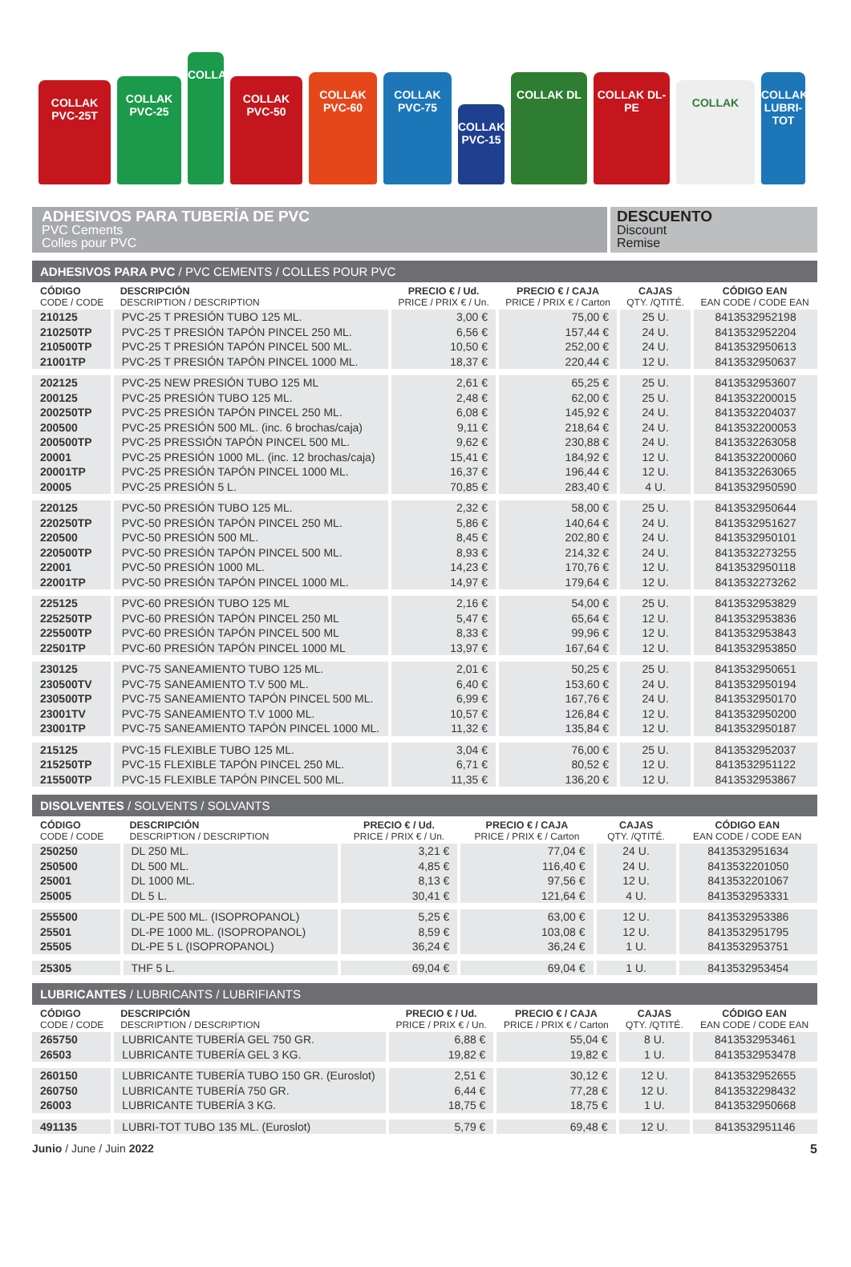COLLAK PVC-25T
COLLAK PVC-25
COLLAK
COLLAK PVC-50
COLLAK PVC-60
COLLAK PVC-75
COLLAK PVC-15
COLLAK DL
COLLAK DL-PE
COLLAK
COLLAK LUBRI-TOT
ADHESIVOS PARA TUBERÍA DE PVC
PVC Cements
Colles pour PVC
DESCUENTO
Discount
Remise
ADHESIVOS PARA PVC / PVC CEMENTS / COLLES POUR PVC
| CÓDIGO CODE / CODE | DESCRIPCIÓN DESCRIPTION / DESCRIPTION | PRECIO € / Ud. PRICE / PRIX € / Un. | PRECIO € / CAJA PRICE / PRIX € / Carton | CAJAS QTY. /QTITÉ. | CÓDIGO EAN EAN CODE / CODE EAN |
| --- | --- | --- | --- | --- | --- |
| 210125 | PVC-25 T PRESIÓN TUBO 125 ML. | 3,00 € | 75,00 € | 25 U. | 8413532952198 |
| 210250TP | PVC-25 T PRESIÓN TAPÓN PINCEL 250 ML. | 6,56 € | 157,44 € | 24 U. | 8413532952204 |
| 210500TP | PVC-25 T PRESIÓN TAPÓN PINCEL 500 ML. | 10,50 € | 252,00 € | 24 U. | 8413532950613 |
| 21001TP | PVC-25 T PRESIÓN TAPÓN PINCEL 1000 ML. | 18,37 € | 220,44 € | 12 U. | 8413532950637 |
| 202125 | PVC-25 NEW PRESIÓN TUBO 125 ML | 2,61 € | 65,25 € | 25 U. | 8413532953607 |
| 200125 | PVC-25 PRESIÓN TUBO 125 ML. | 2,48 € | 62,00 € | 25 U. | 8413532200015 |
| 200250TP | PVC-25 PRESIÓN TAPÓN PINCEL 250 ML. | 6,08 € | 145,92 € | 24 U. | 8413532204037 |
| 200500 | PVC-25 PRESIÓN 500 ML. (inc. 6 brochas/caja) | 9,11 € | 218,64 € | 24 U. | 8413532200053 |
| 200500TP | PVC-25 PRESSIÓN TAPÓN PINCEL 500 ML. | 9,62 € | 230,88 € | 24 U. | 8413532263058 |
| 20001 | PVC-25 PRESIÓN 1000 ML. (inc. 12 brochas/caja) | 15,41 € | 184,92 € | 12 U. | 8413532200060 |
| 20001TP | PVC-25 PRESIÓN TAPÓN PINCEL 1000 ML. | 16,37 € | 196,44 € | 12 U. | 8413532263065 |
| 20005 | PVC-25 PRESIÓN 5 L. | 70,85 € | 283,40 € | 4 U. | 8413532950590 |
| 220125 | PVC-50 PRESIÓN TUBO 125 ML. | 2,32 € | 58,00 € | 25 U. | 8413532950644 |
| 220250TP | PVC-50 PRESIÓN TAPÓN PINCEL 250 ML. | 5,86 € | 140,64 € | 24 U. | 8413532951627 |
| 220500 | PVC-50 PRESIÓN 500 ML. | 8,45 € | 202,80 € | 24 U. | 8413532950101 |
| 220500TP | PVC-50 PRESIÓN TAPÓN PINCEL 500 ML. | 8,93 € | 214,32 € | 24 U. | 8413532273255 |
| 22001 | PVC-50 PRESIÓN 1000 ML. | 14,23 € | 170,76 € | 12 U. | 8413532950118 |
| 22001TP | PVC-50 PRESIÓN TAPÓN PINCEL 1000 ML. | 14,97 € | 179,64 € | 12 U. | 8413532273262 |
| 225125 | PVC-60 PRESIÓN TUBO 125 ML | 2,16 € | 54,00 € | 25 U. | 8413532953829 |
| 225250TP | PVC-60 PRESIÓN TAPÓN PINCEL 250 ML | 5,47 € | 65,64 € | 12 U. | 8413532953836 |
| 225500TP | PVC-60 PRESIÓN TAPÓN PINCEL 500 ML | 8,33 € | 99,96 € | 12 U. | 8413532953843 |
| 22501TP | PVC-60 PRESIÓN TAPÓN PINCEL 1000 ML | 13,97 € | 167,64 € | 12 U. | 8413532953850 |
| 230125 | PVC-75 SANEAMIENTO TUBO 125 ML. | 2,01 € | 50,25 € | 25 U. | 8413532950651 |
| 230500TV | PVC-75 SANEAMIENTO T.V 500 ML. | 6,40 € | 153,60 € | 24 U. | 8413532950194 |
| 230500TP | PVC-75 SANEAMIENTO TAPÓN PINCEL 500 ML. | 6,99 € | 167,76 € | 24 U. | 8413532950170 |
| 23001TV | PVC-75 SANEAMIENTO T.V 1000 ML. | 10,57 € | 126,84 € | 12 U. | 8413532950200 |
| 23001TP | PVC-75 SANEAMIENTO TAPÓN PINCEL 1000 ML. | 11,32 € | 135,84 € | 12 U. | 8413532950187 |
| 215125 | PVC-15 FLEXIBLE TUBO 125 ML. | 3,04 € | 76,00 € | 25 U. | 8413532952037 |
| 215250TP | PVC-15 FLEXIBLE TAPÓN PINCEL 250 ML. | 6,71 € | 80,52 € | 12 U. | 8413532951122 |
| 215500TP | PVC-15 FLEXIBLE TAPÓN PINCEL 500 ML. | 11,35 € | 136,20 € | 12 U. | 8413532953867 |
DISOLVENTES / SOLVENTS / SOLVANTS
| CÓDIGO CODE / CODE | DESCRIPCIÓN DESCRIPTION / DESCRIPTION | PRECIO € / Ud. PRICE / PRIX € / Un. | PRECIO € / CAJA PRICE / PRIX € / Carton | CAJAS QTY. /QTITÉ. | CÓDIGO EAN EAN CODE / CODE EAN |
| --- | --- | --- | --- | --- | --- |
| 250250 | DL 250 ML. | 3,21 € | 77,04 € | 24 U. | 8413532951634 |
| 250500 | DL 500 ML. | 4,85 € | 116,40 € | 24 U. | 8413532201050 |
| 25001 | DL 1000 ML. | 8,13 € | 97,56 € | 12 U. | 8413532201067 |
| 25005 | DL 5 L. | 30,41 € | 121,64 € | 4 U. | 8413532953331 |
| 255500 | DL-PE 500 ML. (ISOPROPANOL) | 5,25 € | 63,00 € | 12 U. | 8413532953386 |
| 25501 | DL-PE 1000 ML. (ISOPROPANOL) | 8,59 € | 103,08 € | 12 U. | 8413532951795 |
| 25505 | DL-PE 5 L (ISOPROPANOL) | 36,24 € | 36,24 € | 1 U. | 8413532953751 |
| 25305 | THF 5 L. | 69,04 € | 69,04 € | 1 U. | 8413532953454 |
LUBRICANTES / LUBRICANTS / LUBRIFIANTS
| CÓDIGO CODE / CODE | DESCRIPCIÓN DESCRIPTION / DESCRIPTION | PRECIO € / Ud. PRICE / PRIX € / Un. | PRECIO € / CAJA PRICE / PRIX € / Carton | CAJAS QTY. /QTITÉ. | CÓDIGO EAN EAN CODE / CODE EAN |
| --- | --- | --- | --- | --- | --- |
| 265750 | LUBRICANTE TUBERÍA GEL 750 GR. | 6,88 € | 55,04 € | 8 U. | 8413532953461 |
| 26503 | LUBRICANTE TUBERÍA GEL 3 KG. | 19,82 € | 19,82 € | 1 U. | 8413532953478 |
| 260150 | LUBRICANTE TUBERÍA TUBO 150 GR. (Euroslot) | 2,51 € | 30,12 € | 12 U. | 8413532952655 |
| 260750 | LUBRICANTE TUBERÍA 750 GR. | 6,44 € | 77,28 € | 12 U. | 8413532298432 |
| 26003 | LUBRICANTE TUBERÍA 3 KG. | 18,75 € | 18,75 € | 1 U. | 8413532950668 |
| 491135 | LUBRI-TOT TUBO 135 ML. (Euroslot) | 5,79 € | 69,48 € | 12 U. | 8413532951146 |
Junio / June / Juin 2022 5